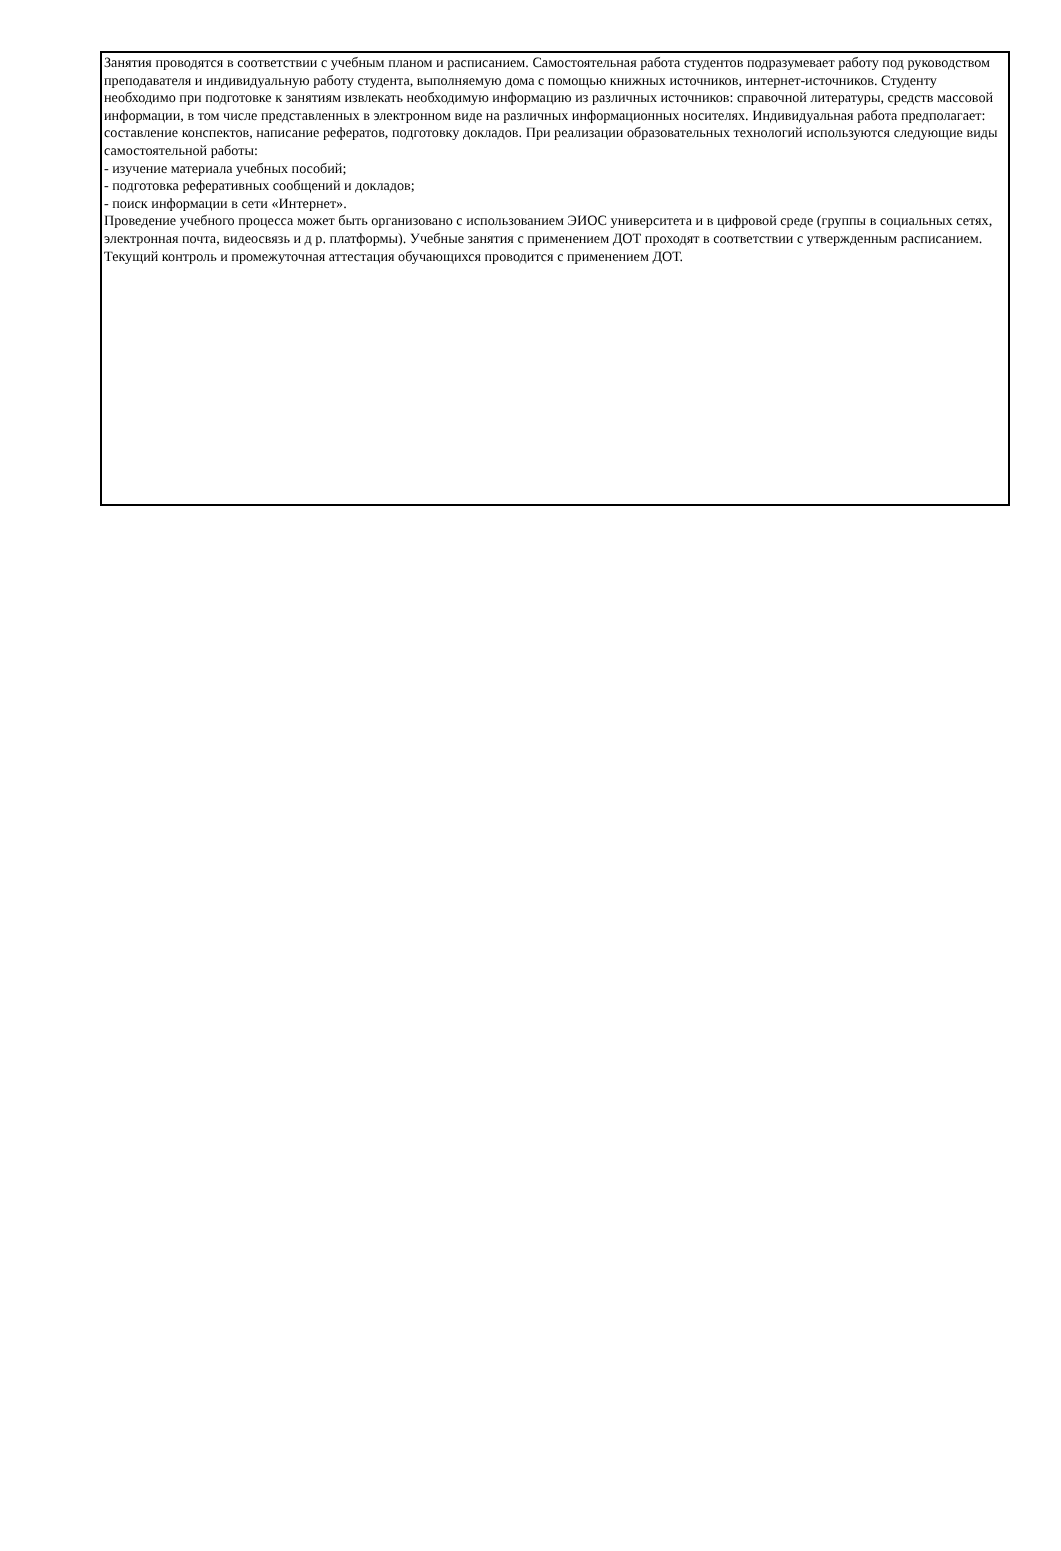Занятия проводятся в соответствии с учебным планом и расписанием. Самостоятельная работа студентов подразумевает работу под руководством преподавателя и индивидуальную работу студента, выполняемую дома с помощью книжных источников, интернет-источников. Студенту необходимо при подготовке к занятиям извлекать необходимую информацию из различных источников: справочной литературы, средств массовой информации, в том числе представленных в электронном виде на различных информационных носителях. Индивидуальная работа предполагает: составление конспектов, написание рефератов, подготовку докладов. При реализации образовательных технологий используются следующие виды самостоятельной работы:
- изучение материала учебных пособий;
- подготовка реферативных сообщений и докладов;
- поиск информации в сети «Интернет».
Проведение учебного процесса может быть организовано с использованием ЭИОС университета и в цифровой среде (группы в социальных сетях, электронная почта, видеосвязь и д р. платформы). Учебные занятия с применением ДОТ проходят в соответствии с утвержденным расписанием. Текущий контроль и промежуточная аттестация обучающихся проводится с применением ДОТ.